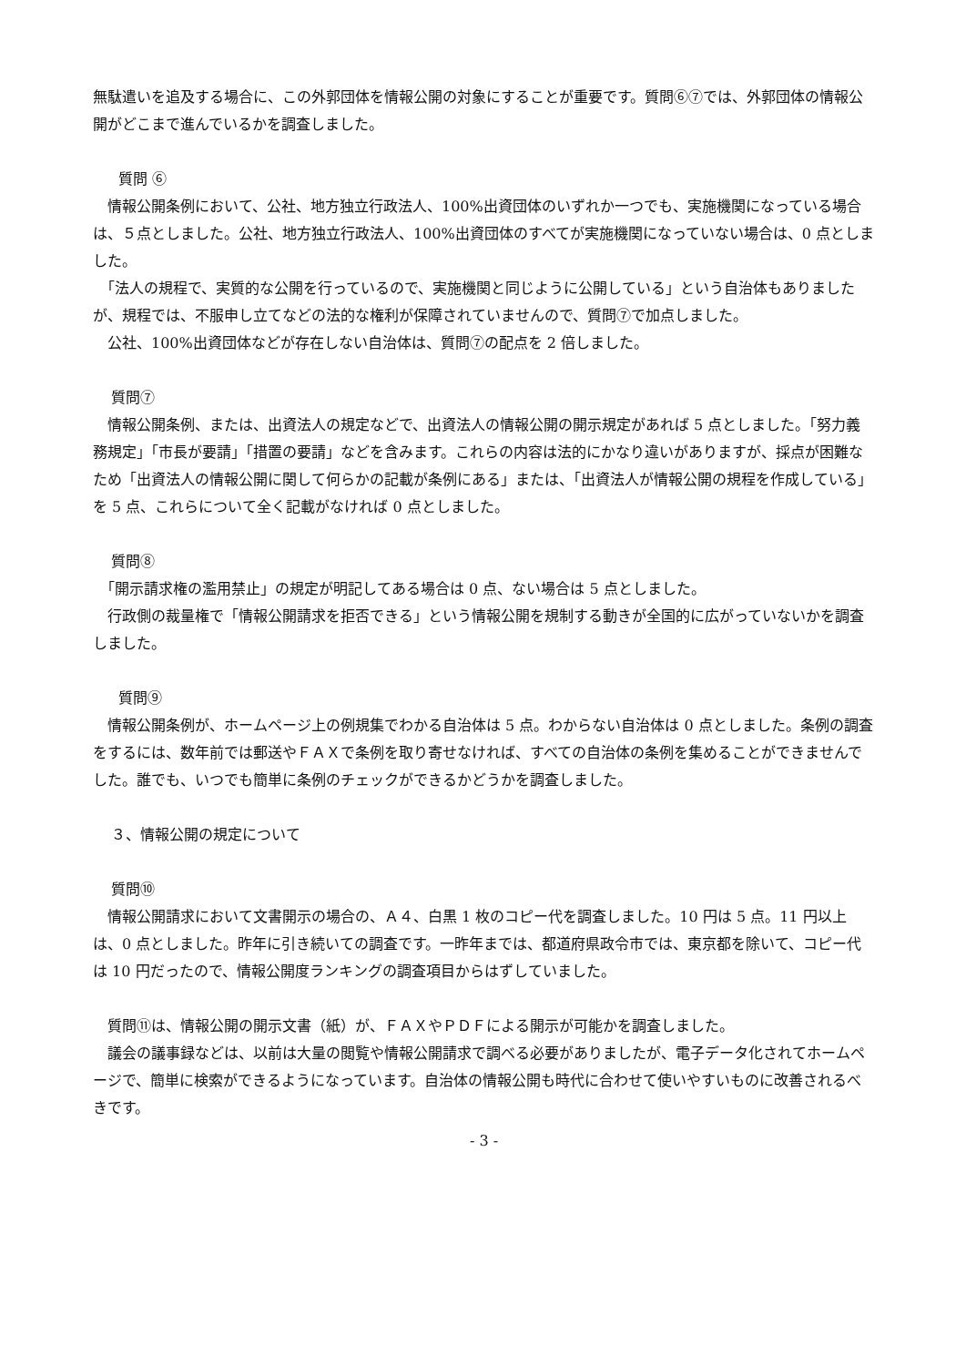無駄遣いを追及する場合に、この外郭団体を情報公開の対象にすることが重要です。質問⑥⑦では、外郭団体の情報公開がどこまで進んでいるかを調査しました。
質問 ⑥
　情報公開条例において、公社、地方独立行政法人、100%出資団体のいずれか一つでも、実施機関になっている場合は、５点としました。公社、地方独立行政法人、100%出資団体のすべてが実施機関になっていない場合は、0 点としました。
　「法人の規程で、実質的な公開を行っているので、実施機関と同じように公開している」という自治体もありましたが、規程では、不服申し立てなどの法的な権利が保障されていませんので、質問⑦で加点しました。
　公社、100%出資団体などが存在しない自治体は、質問⑦の配点を 2 倍しました。
質問⑦
　情報公開条例、または、出資法人の規定などで、出資法人の情報公開の開示規定があれば 5 点としました。「努力義務規定」「市長が要請」「措置の要請」などを含みます。これらの内容は法的にかなり違いがありますが、採点が困難なため「出資法人の情報公開に関して何らかの記載が条例にある」または、「出資法人が情報公開の規程を作成している」を 5 点、これらについて全く記載がなければ 0 点としました。
質問⑧
　「開示請求権の濫用禁止」の規定が明記してある場合は 0 点、ない場合は 5 点としました。
　行政側の裁量権で「情報公開請求を拒否できる」という情報公開を規制する動きが全国的に広がっていないかを調査しました。
質問⑨
　情報公開条例が、ホームページ上の例規集でわかる自治体は 5 点。わからない自治体は 0 点としました。条例の調査をするには、数年前では郵送やＦＡＸで条例を取り寄せなければ、すべての自治体の条例を集めることができませんでした。誰でも、いつでも簡単に条例のチェックができるかどうかを調査しました。
３、情報公開の規定について
質問⑩
　情報公開請求において文書開示の場合の、Ａ４、白黒 1 枚のコピー代を調査しました。10 円は 5 点。11 円以上は、0 点としました。昨年に引き続いての調査です。一昨年までは、都道府県政令市では、東京都を除いて、コピー代は 10 円だったので、情報公開度ランキングの調査項目からはずしていました。
　質問⑪は、情報公開の開示文書（紙）が、ＦＡＸやＰＤＦによる開示が可能かを調査しました。
　議会の議事録などは、以前は大量の閲覧や情報公開請求で調べる必要がありましたが、電子データ化されてホームページで、簡単に検索ができるようになっています。自治体の情報公開も時代に合わせて使いやすいものに改善されるべきです。
- 3 -